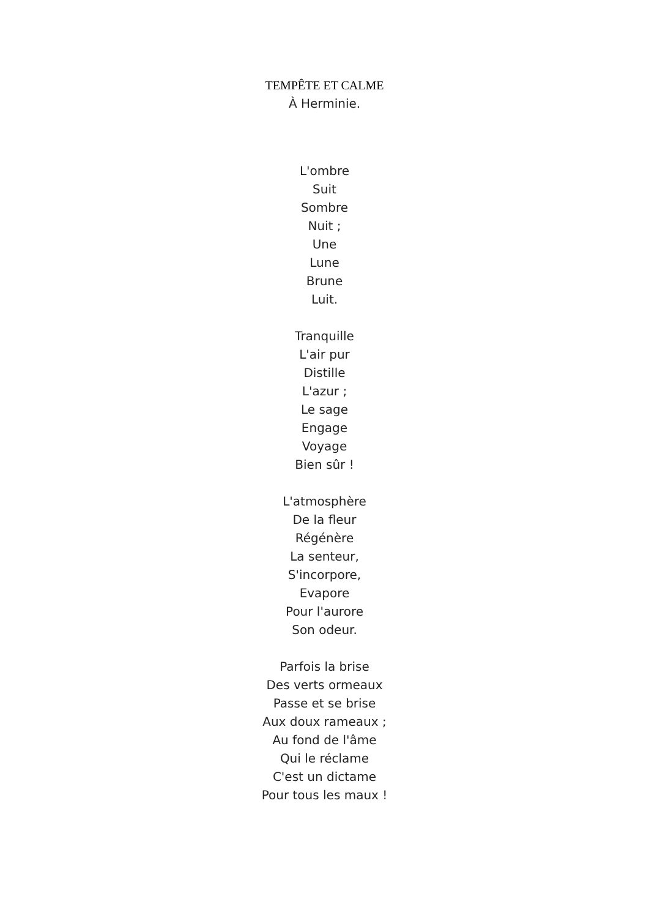TEMPÊTE ET CALME
À Herminie.
L'ombre
Suit
Sombre
Nuit ;
Une
Lune
Brune
Luit.
Tranquille
L'air pur
Distille
L'azur ;
Le sage
Engage
Voyage
Bien sûr !
L'atmosphère
De la fleur
Régénère
La senteur,
S'incorpore,
Evapore
Pour l'aurore
Son odeur.
Parfois la brise
Des verts ormeaux
Passe et se brise
Aux doux rameaux ;
Au fond de l'âme
Qui le réclame
C'est un dictame
Pour tous les maux !